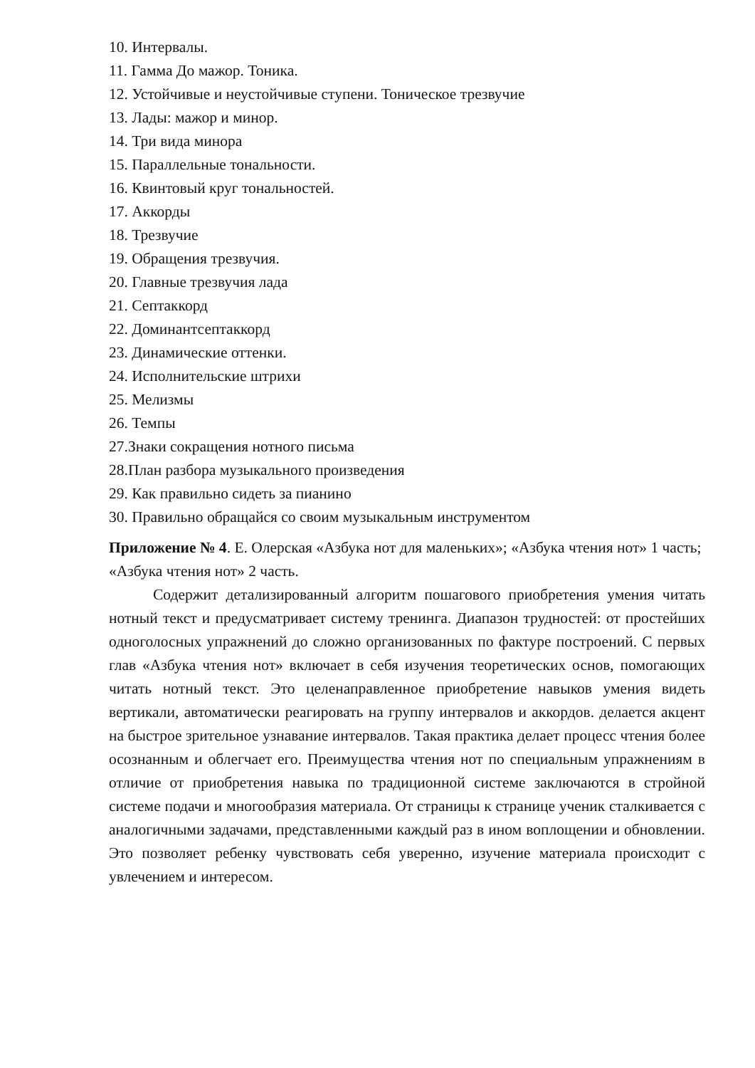10. Интервалы.
11. Гамма До мажор. Тоника.
12. Устойчивые и неустойчивые ступени. Тоническое трезвучие
13. Лады: мажор и минор.
14. Три вида минора
15. Параллельные тональности.
16. Квинтовый круг тональностей.
17. Аккорды
18. Трезвучие
19. Обращения трезвучия.
20. Главные трезвучия лада
21. Септаккорд
22. Доминантсептаккорд
23. Динамические оттенки.
24. Исполнительские штрихи
25. Мелизмы
26. Темпы
27.Знаки сокращения нотного письма
28.План разбора музыкального произведения
29. Как правильно сидеть за пианино
30. Правильно обращайся со своим музыкальным инструментом
Приложение № 4. Е. Олерская «Азбука нот для маленьких»; «Азбука чтения нот» 1 часть; «Азбука чтения нот» 2 часть.
Содержит детализированный алгоритм пошагового приобретения умения читать нотный текст и предусматривает систему тренинга. Диапазон трудностей: от простейших одноголосных упражнений до сложно организованных по фактуре построений. С первых глав «Азбука чтения нот» включает в себя изучения теоретических основ, помогающих читать нотный текст. Это целенаправленное приобретение навыков умения видеть вертикали, автоматически реагировать на группу интервалов и аккордов. делается акцент на быстрое зрительное узнавание интервалов. Такая практика делает процесс чтения более осознанным и облегчает его. Преимущества чтения нот по специальным упражнениям в отличие от приобретения навыка по традиционной системе заключаются в стройной системе подачи и многообразия материала. От страницы к странице ученик сталкивается с аналогичными задачами, представленными каждый раз в ином воплощении и обновлении. Это позволяет ребенку чувствовать себя уверенно, изучение материала происходит с увлечением и интересом.